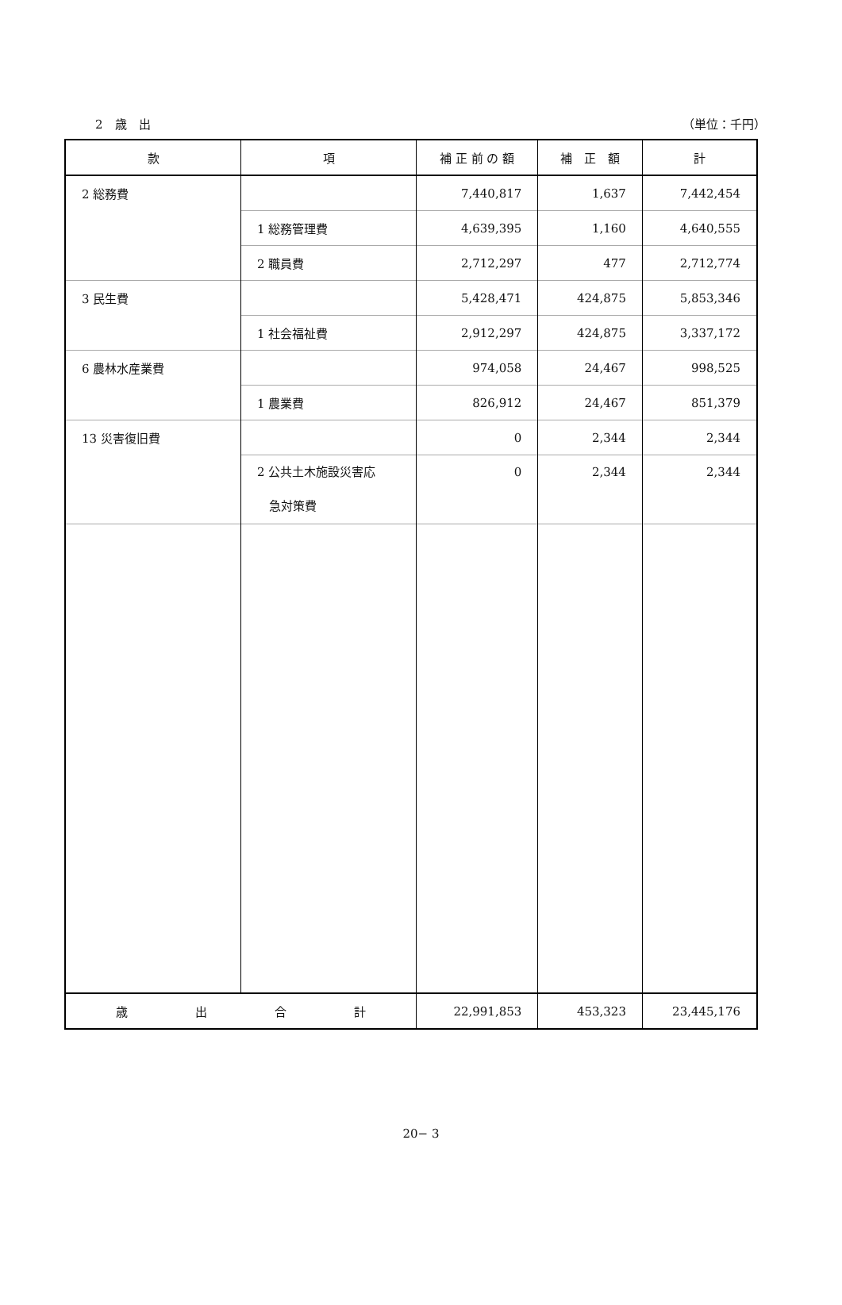2　歳　出 （単位：千円）
| 款 | 項 | 補 正 前 の 額 | 補 正 額 | 計 |
| --- | --- | --- | --- | --- |
| 2 総務費 | | 7,440,817 | 1,637 | 7,442,454 |
| | 1 総務管理費 | 4,639,395 | 1,160 | 4,640,555 |
| | 2 職員費 | 2,712,297 | 477 | 2,712,774 |
| 3 民生費 | | 5,428,471 | 424,875 | 5,853,346 |
| | 1 社会福祉費 | 2,912,297 | 424,875 | 3,337,172 |
| 6 農林水産業費 | | 974,058 | 24,467 | 998,525 |
| | 1 農業費 | 826,912 | 24,467 | 851,379 |
| 13 災害復旧費 | | 0 | 2,344 | 2,344 |
| | 2 公共土木施設災害応 急対策費 | 0 | 2,344 | 2,344 |
| 歳 出 合 計 | | 22,991,853 | 453,323 | 23,445,176 |
20− 3